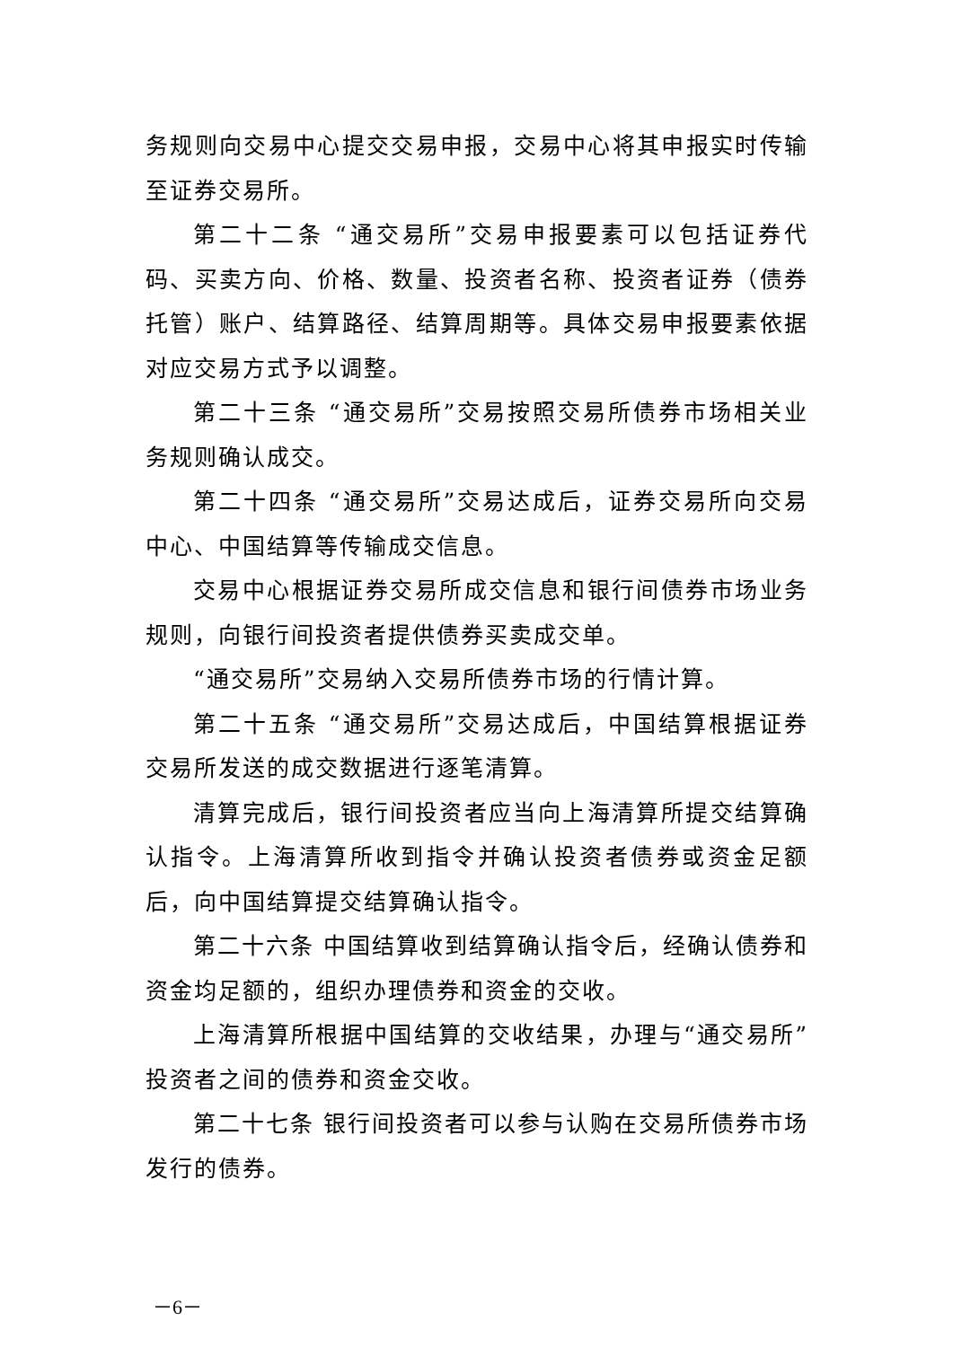务规则向交易中心提交交易申报，交易中心将其申报实时传输至证券交易所。
第二十二条 “通交易所”交易申报要素可以包括证券代码、买卖方向、价格、数量、投资者名称、投资者证券（债券托管）账户、结算路径、结算周期等。具体交易申报要素依据对应交易方式予以调整。
第二十三条 “通交易所”交易按照交易所债券市场相关业务规则确认成交。
第二十四条 “通交易所”交易达成后，证券交易所向交易中心、中国结算等传输成交信息。
交易中心根据证券交易所成交信息和银行间债券市场业务规则，向银行间投资者提供债券买卖成交单。
“通交易所”交易纳入交易所债券市场的行情计算。
第二十五条 “通交易所”交易达成后，中国结算根据证券交易所发送的成交数据进行逐笔清算。
清算完成后，银行间投资者应当向上海清算所提交结算确认指令。上海清算所收到指令并确认投资者债券或资金足额后，向中国结算提交结算确认指令。
第二十六条 中国结算收到结算确认指令后，经确认债券和资金均足额的，组织办理债券和资金的交收。
上海清算所根据中国结算的交收结果，办理与“通交易所”投资者之间的债券和资金交收。
第二十七条 银行间投资者可以参与认购在交易所债券市场发行的债券。
－6－